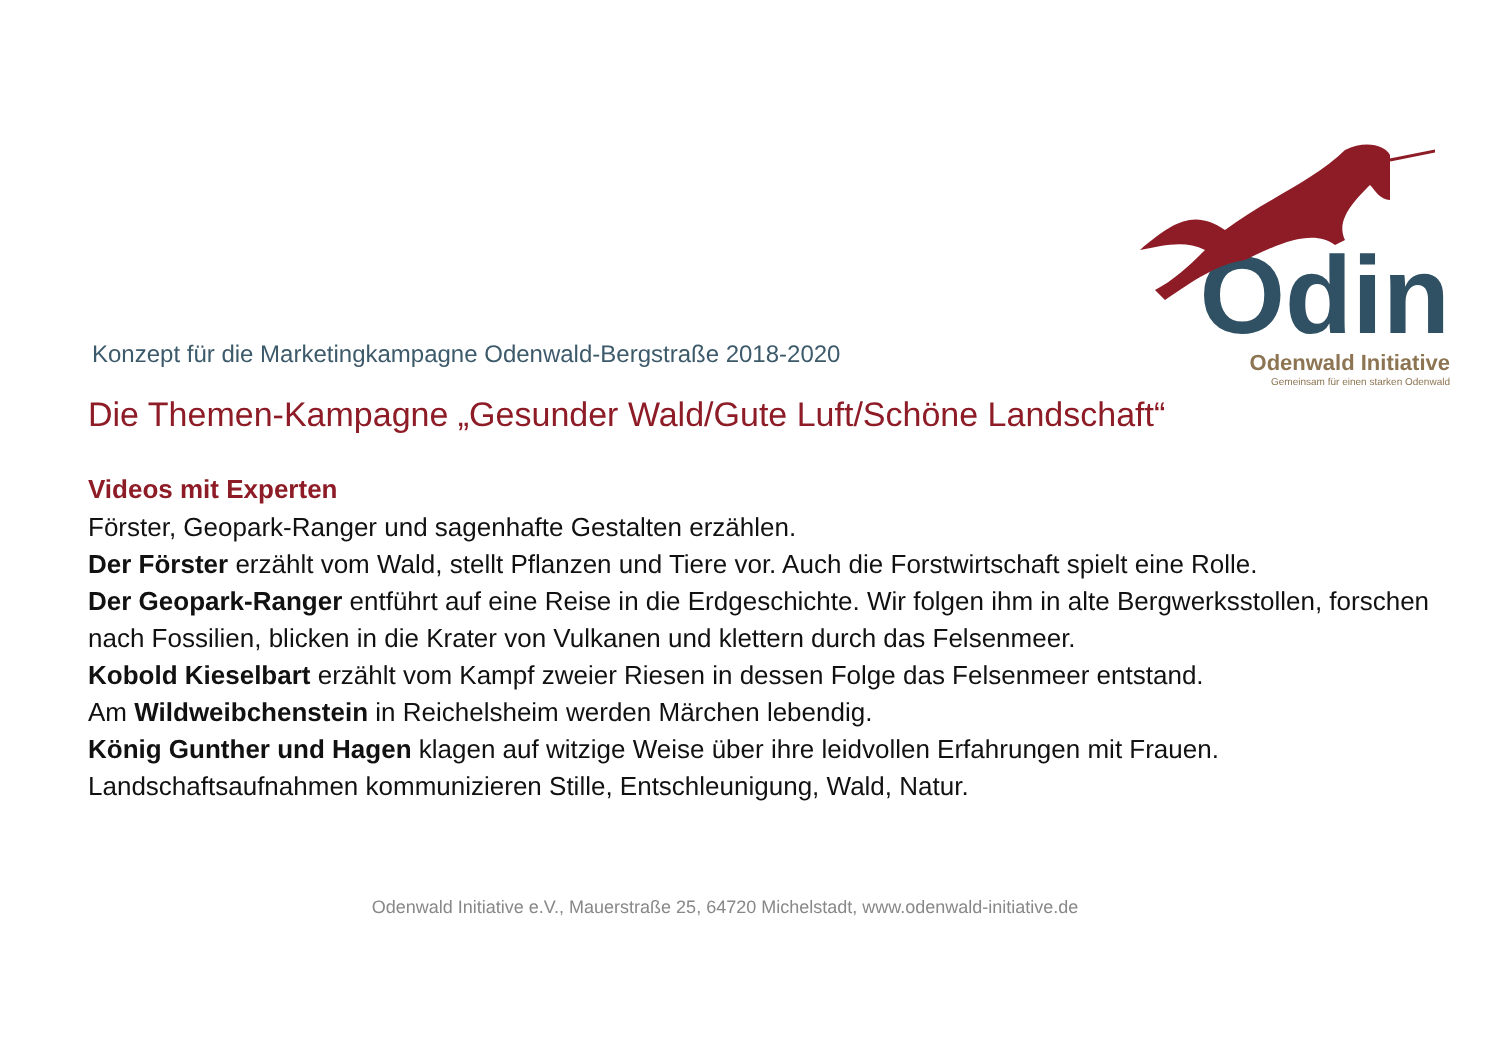Odin
Odenwald Initiative
Gemeinsam für einen starken Odenwald
Konzept für die Marketingkampagne Odenwald-Bergstraße 2018-2020
Die Themen-Kampagne „Gesunder Wald/Gute Luft/Schöne Landschaft“
Videos mit Experten
Förster, Geopark-Ranger und sagenhafte Gestalten erzählen.
Der Förster erzählt vom Wald, stellt Pflanzen und Tiere vor. Auch die Forstwirtschaft spielt eine Rolle.
Der Geopark-Ranger entführt auf eine Reise in die Erdgeschichte. Wir folgen ihm in alte Bergwerksstollen, forschen nach Fossilien, blicken in die Krater von Vulkanen und klettern durch das Felsenmeer.
Kobold Kieselbart erzählt vom Kampf zweier Riesen in dessen Folge das Felsenmeer entstand.
Am Wildweibchenstein in Reichelsheim werden Märchen lebendig.
König Gunther und Hagen klagen auf witzige Weise über ihre leidvollen Erfahrungen mit Frauen.
Landschaftsaufnahmen kommunizieren Stille, Entschleunigung, Wald, Natur.
Odenwald Initiative e.V., Mauerstraße 25, 64720 Michelstadt, www.odenwald-initiative.de